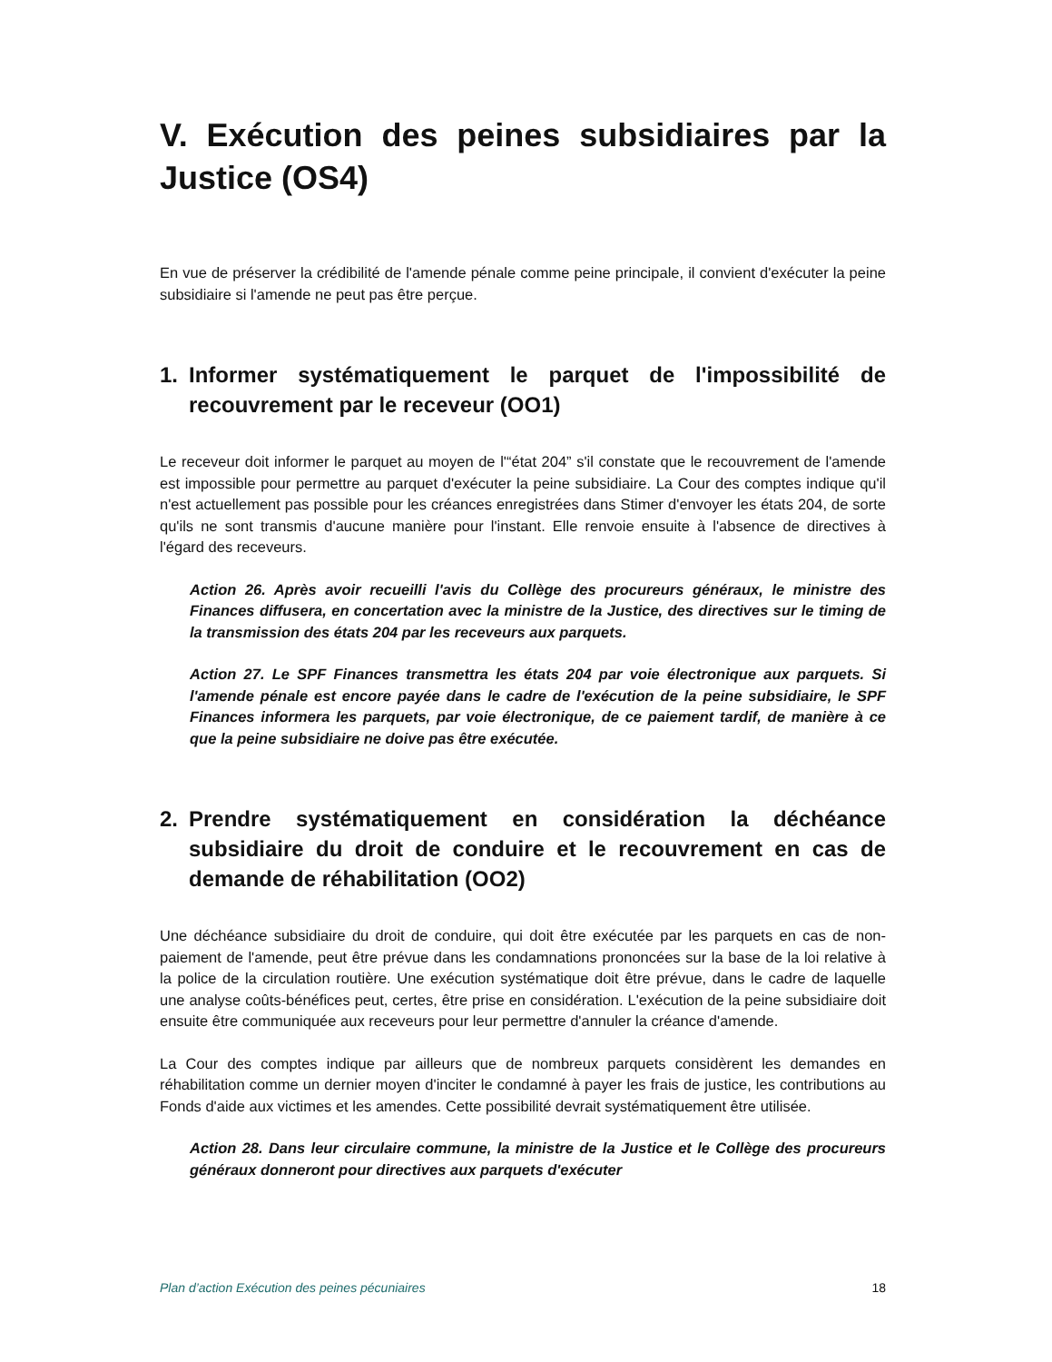V. Exécution des peines subsidiaires par la Justice (OS4)
En vue de préserver la crédibilité de l'amende pénale comme peine principale, il convient d'exécuter la peine subsidiaire si l'amende ne peut pas être perçue.
1. Informer systématiquement le parquet de l'impossibilité de recouvrement par le receveur (OO1)
Le receveur doit informer le parquet au moyen de l'“état 204” s'il constate que le recouvrement de l'amende est impossible pour permettre au parquet d'exécuter la peine subsidiaire. La Cour des comptes indique qu'il n'est actuellement pas possible pour les créances enregistrées dans Stimer d'envoyer les états 204, de sorte qu'ils ne sont transmis d'aucune manière pour l'instant. Elle renvoie ensuite à l'absence de directives à l'égard des receveurs.
Action 26. Après avoir recueilli l'avis du Collège des procureurs généraux, le ministre des Finances diffusera, en concertation avec la ministre de la Justice, des directives sur le timing de la transmission des états 204 par les receveurs aux parquets.
Action 27. Le SPF Finances transmettra les états 204 par voie électronique aux parquets. Si l'amende pénale est encore payée dans le cadre de l'exécution de la peine subsidiaire, le SPF Finances informera les parquets, par voie électronique, de ce paiement tardif, de manière à ce que la peine subsidiaire ne doive pas être exécutée.
2. Prendre systématiquement en considération la déchéance subsidiaire du droit de conduire et le recouvrement en cas de demande de réhabilitation (OO2)
Une déchéance subsidiaire du droit de conduire, qui doit être exécutée par les parquets en cas de non-paiement de l'amende, peut être prévue dans les condamnations prononcées sur la base de la loi relative à la police de la circulation routière. Une exécution systématique doit être prévue, dans le cadre de laquelle une analyse coûts-bénéfices peut, certes, être prise en considération. L'exécution de la peine subsidiaire doit ensuite être communiquée aux receveurs pour leur permettre d'annuler la créance d'amende.
La Cour des comptes indique par ailleurs que de nombreux parquets considèrent les demandes en réhabilitation comme un dernier moyen d'inciter le condamné à payer les frais de justice, les contributions au Fonds d'aide aux victimes et les amendes. Cette possibilité devrait systématiquement être utilisée.
Action 28. Dans leur circulaire commune, la ministre de la Justice et le Collège des procureurs généraux donneront pour directives aux parquets d'exécuter
Plan d’action Exécution des peines pécuniaires 18